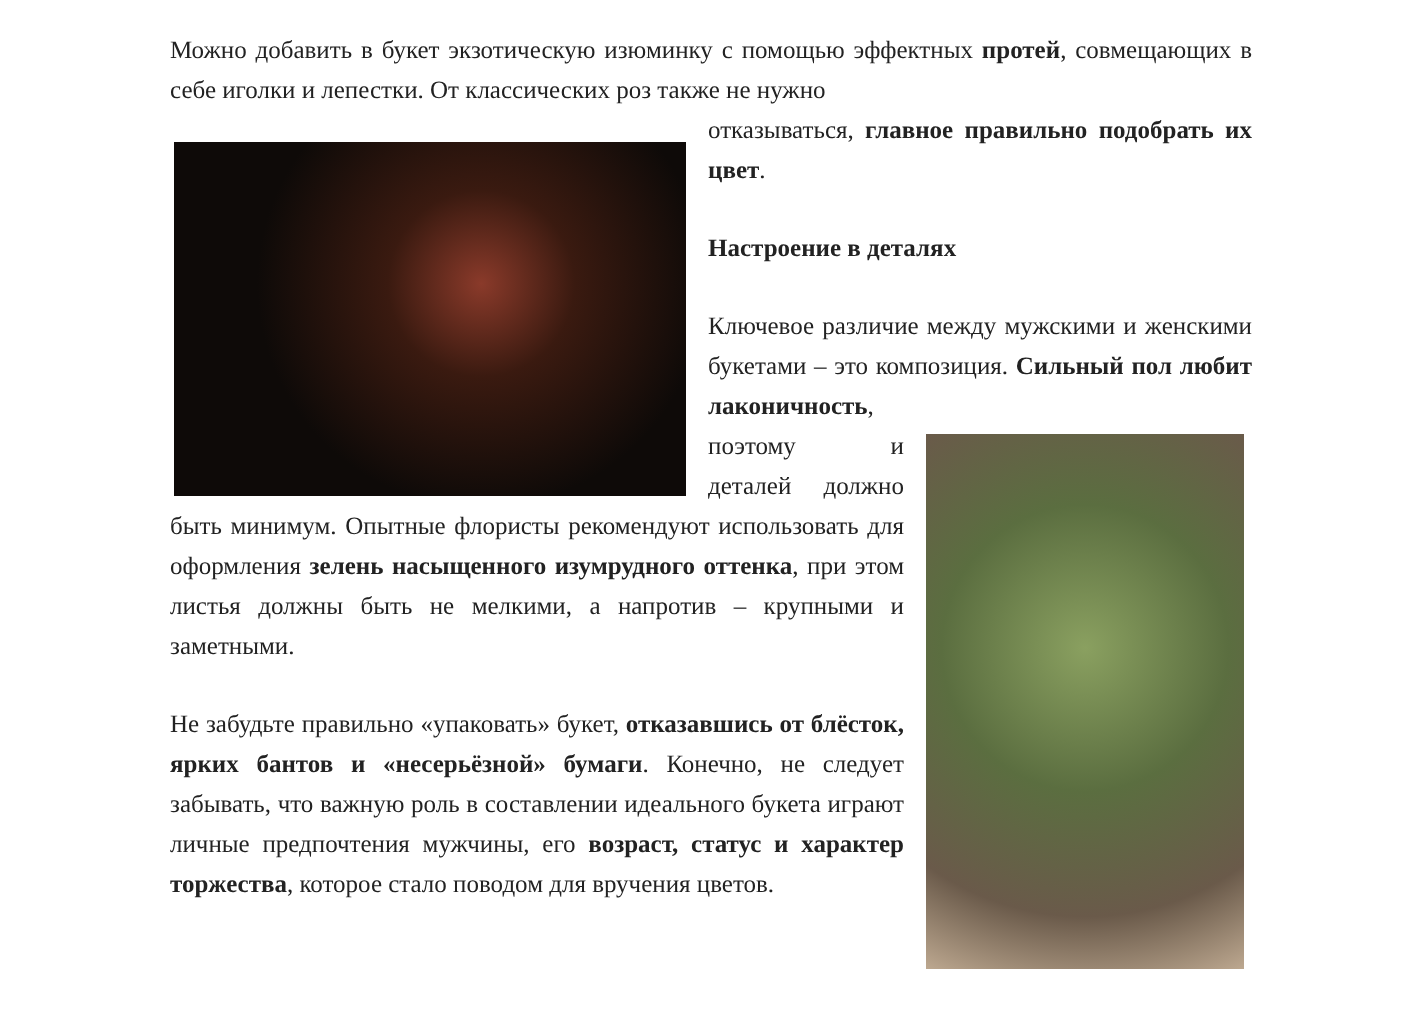Можно добавить в букет экзотическую изюминку с помощью эффектных протей, совмещающих в себе иголки и лепестки. От классических роз также не нужно
отказываться, главное правильно подобрать их цвет.
Настроение в деталях
Ключевое различие между мужскими и женскими букетами – это композиция. Сильный пол любит лаконичность,
поэтому и деталей должно быть минимум. Опытные флористы рекомендуют использовать для оформления зелень насыщенного изумрудного оттенка, при этом листья должны быть не мелкими, а напротив – крупными и заметными.
Не забудьте правильно «упаковать» букет, отказавшись от блёсток, ярких бантов и «несерьёзной» бумаги. Конечно, не следует забывать, что важную роль в составлении идеального букета играют личные предпочтения мужчины, его возраст, статус и характер торжества, которое стало поводом для вручения цветов.